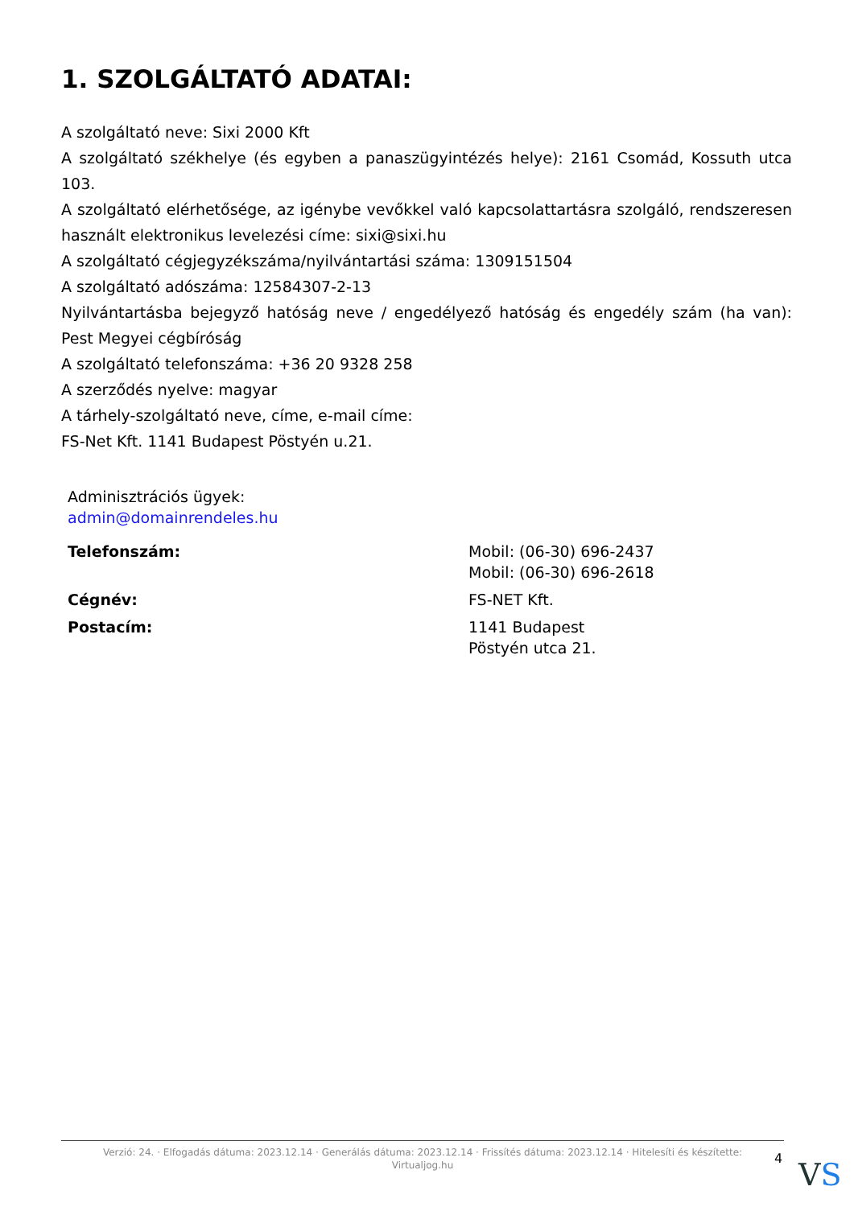1. SZOLGÁLTATÓ ADATAI:
A szolgáltató neve: Sixi 2000 Kft
A szolgáltató székhelye (és egyben a panaszügyintézés helye): 2161 Csomád, Kossuth utca 103.
A szolgáltató elérhetősége, az igénybe vevőkkel való kapcsolattartásra szolgáló, rendszeresen használt elektronikus levelezési címe: sixi@sixi.hu
A szolgáltató cégjegyzékszáma/nyilvántartási száma: 1309151504
A szolgáltató adószáma: 12584307-2-13
Nyilvántartásba bejegyző hatóság neve / engedélyező hatóság és engedély szám (ha van): Pest Megyei cégbíróság
A szolgáltató telefonszáma: +36 20 9328 258
A szerződés nyelve: magyar
A tárhely-szolgáltató neve, címe, e-mail címe:
FS-Net Kft. 1141 Budapest Pöstyén u.21.
Adminisztrációs ügyek:
admin@domainrendeles.hu
| Telefonszám: | Mobil: (06-30) 696-2437 Mobil: (06-30) 696-2618 |
| Cégnév: | FS-NET Kft. |
| Postacím: | 1141 Budapest Pöstyén utca 21. |
Verzió: 24. · Elfogadás dátuma: 2023.12.14 · Generálás dátuma: 2023.12.14 · Frissítés dátuma: 2023.12.14 · Hitelesíti és készítette:
Virtualjog.hu
4 VS